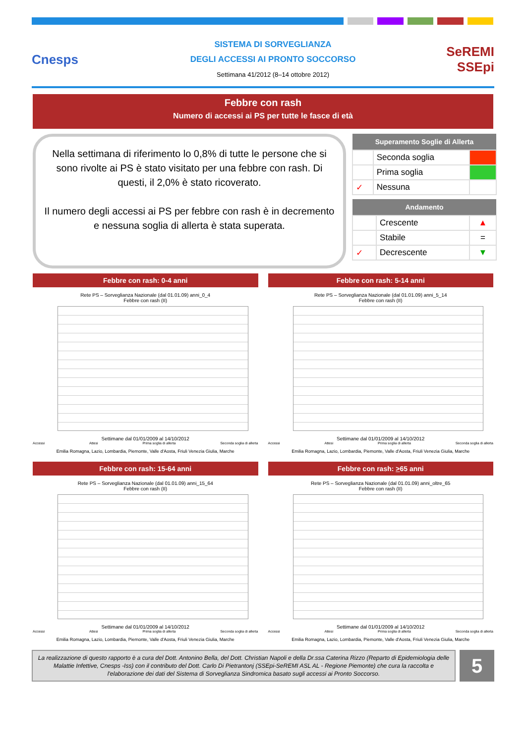Cnesps
SISTEMA DI SORVEGLIANZA
DEGLI ACCESSI AI PRONTO SOCCORSO
Settimana 41/2012 (8–14 ottobre 2012)
SeREMI
SSEpi
Febbre con rash
Numero di accessi ai PS per tutte le fasce di età
Nella settimana di riferimento lo 0,8% di tutte le persone che si sono rivolte ai PS è stato visitato per una febbre con rash. Di questi, il 2,0% è stato ricoverato.
Il numero degli accessi ai PS per febbre con rash è in decremento e nessuna soglia di allerta è stata superata.
| Superamento Soglie di Allerta | | |
| --- | --- | --- |
| | Seconda soglia | |
| | Prima soglia | |
| ✓ | Nessuna | |
| Andamento | | |
| --- | --- | --- |
| | Crescente | ▲ |
| | Stabile | = |
| ✓ | Decrescente | ▼ |
Febbre con rash: 0-4 anni
Rete PS – Sorveglianza Nazionale (dal 01.01.09) anni_0_4
Febbre con rash (II)
Settimane dal 01/01/2009 al 14/10/2012
Accessi Attesi Prima soglia di allerta Seconda soglia di allerta
Emilia Romagna, Lazio, Lombardia, Piemonte, Valle d'Aosta, Friuli Venezia Giulia, Marche
Febbre con rash: 5-14 anni
Rete PS – Sorveglianza Nazionale (dal 01.01.09) anni_5_14
Febbre con rash (II)
Settimane dal 01/01/2009 al 14/10/2012
Accessi Attesi Prima soglia di allerta Seconda soglia di allerta
Emilia Romagna, Lazio, Lombardia, Piemonte, Valle d'Aosta, Friuli Venezia Giulia, Marche
Febbre con rash: 15-64 anni
Rete PS – Sorveglianza Nazionale (dal 01.01.09) anni_15_64
Febbre con rash (II)
Settimane dal 01/01/2009 al 14/10/2012
Accessi Attesi Prima soglia di allerta Seconda soglia di allerta
Emilia Romagna, Lazio, Lombardia, Piemonte, Valle d'Aosta, Friuli Venezia Giulia, Marche
Febbre con rash: >65 anni
Rete PS – Sorveglianza Nazionale (dal 01.01.09) anni_oltre_65
Febbre con rash (II)
Settimane dal 01/01/2009 al 14/10/2012
Accessi Attesi Prima soglia di allerta Seconda soglia di allerta
Emilia Romagna, Lazio, Lombardia, Piemonte, Valle d'Aosta, Friuli Venezia Giulia, Marche
La realizzazione di questo rapporto è a cura del Dott. Antonino Bella, del Dott. Christian Napoli e della Dr.ssa Caterina Rizzo (Reparto di Epidemiologia delle Malattie Infettive, Cnesps -Iss) con il contributo del Dott. Carlo Di Pietrantonj (SSEpi-SeREMI ASL AL - Regione Piemonte) che cura la raccolta e l'elaborazione dei dati del Sistema di Sorveglianza Sindromica basato sugli accessi ai Pronto Soccorso.
5